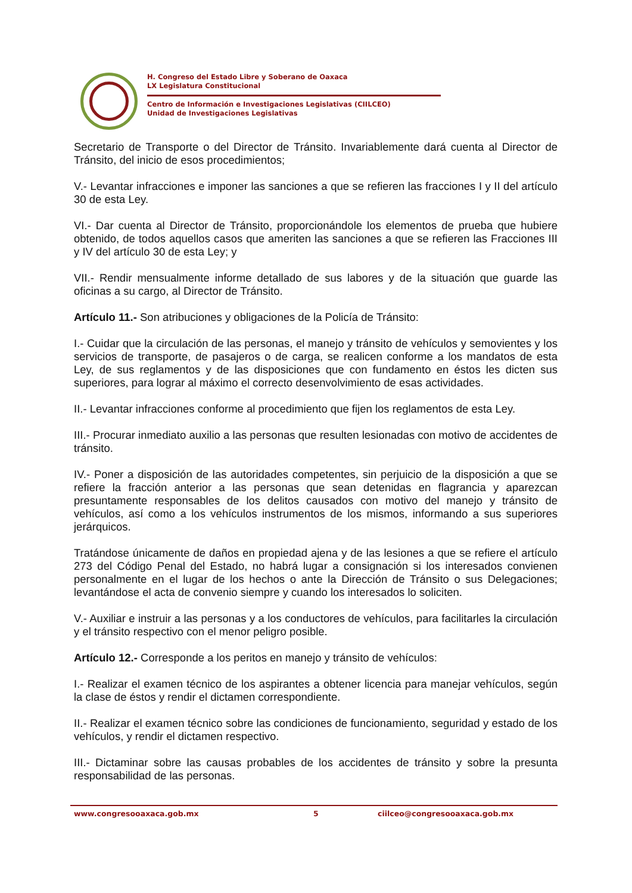H. Congreso del Estado Libre y Soberano de Oaxaca
LX Legislatura Constitucional
Centro de Información e Investigaciones Legislativas (CIILCEO)
Unidad de Investigaciones Legislativas
Secretario de Transporte o del Director de Tránsito. Invariablemente dará cuenta al Director de Tránsito, del inicio de esos procedimientos;
V.- Levantar infracciones e imponer las sanciones a que se refieren las fracciones I y II del artículo 30 de esta Ley.
VI.- Dar cuenta al Director de Tránsito, proporcionándole los elementos de prueba que hubiere obtenido, de todos aquellos casos que ameriten las sanciones a que se refieren las Fracciones III y IV del artículo 30 de esta Ley; y
VII.- Rendir mensualmente informe detallado de sus labores y de la situación que guarde las oficinas a su cargo, al Director de Tránsito.
Artículo 11.- Son atribuciones y obligaciones de la Policía de Tránsito:
I.- Cuidar que la circulación de las personas, el manejo y tránsito de vehículos y semovientes y los servicios de transporte, de pasajeros o de carga, se realicen conforme a los mandatos de esta Ley, de sus reglamentos y de las disposiciones que con fundamento en éstos les dicten sus superiores, para lograr al máximo el correcto desenvolvimiento de esas actividades.
II.- Levantar infracciones conforme al procedimiento que fijen los reglamentos de esta Ley.
III.- Procurar inmediato auxilio a las personas que resulten lesionadas con motivo de accidentes de tránsito.
IV.- Poner a disposición de las autoridades competentes, sin perjuicio de la disposición a que se refiere la fracción anterior a las personas que sean detenidas en flagrancia y aparezcan presuntamente responsables de los delitos causados con motivo del manejo y tránsito de vehículos, así como a los vehículos instrumentos de los mismos, informando a sus superiores jerárquicos.
Tratándose únicamente de daños en propiedad ajena y de las lesiones a que se refiere el artículo 273 del Código Penal del Estado, no habrá lugar a consignación si los interesados convienen personalmente en el lugar de los hechos o ante la Dirección de Tránsito o sus Delegaciones; levantándose el acta de convenio siempre y cuando los interesados lo soliciten.
V.- Auxiliar e instruir a las personas y a los conductores de vehículos, para facilitarles la circulación y el tránsito respectivo con el menor peligro posible.
Artículo 12.- Corresponde a los peritos en manejo y tránsito de vehículos:
I.- Realizar el examen técnico de los aspirantes a obtener licencia para manejar vehículos, según la clase de éstos y rendir el dictamen correspondiente.
II.- Realizar el examen técnico sobre las condiciones de funcionamiento, seguridad y estado de los vehículos, y rendir el dictamen respectivo.
III.- Dictaminar sobre las causas probables de los accidentes de tránsito y sobre la presunta responsabilidad de las personas.
www.congresooaxaca.gob.mx 5 ciilceo@congresooaxaca.gob.mx